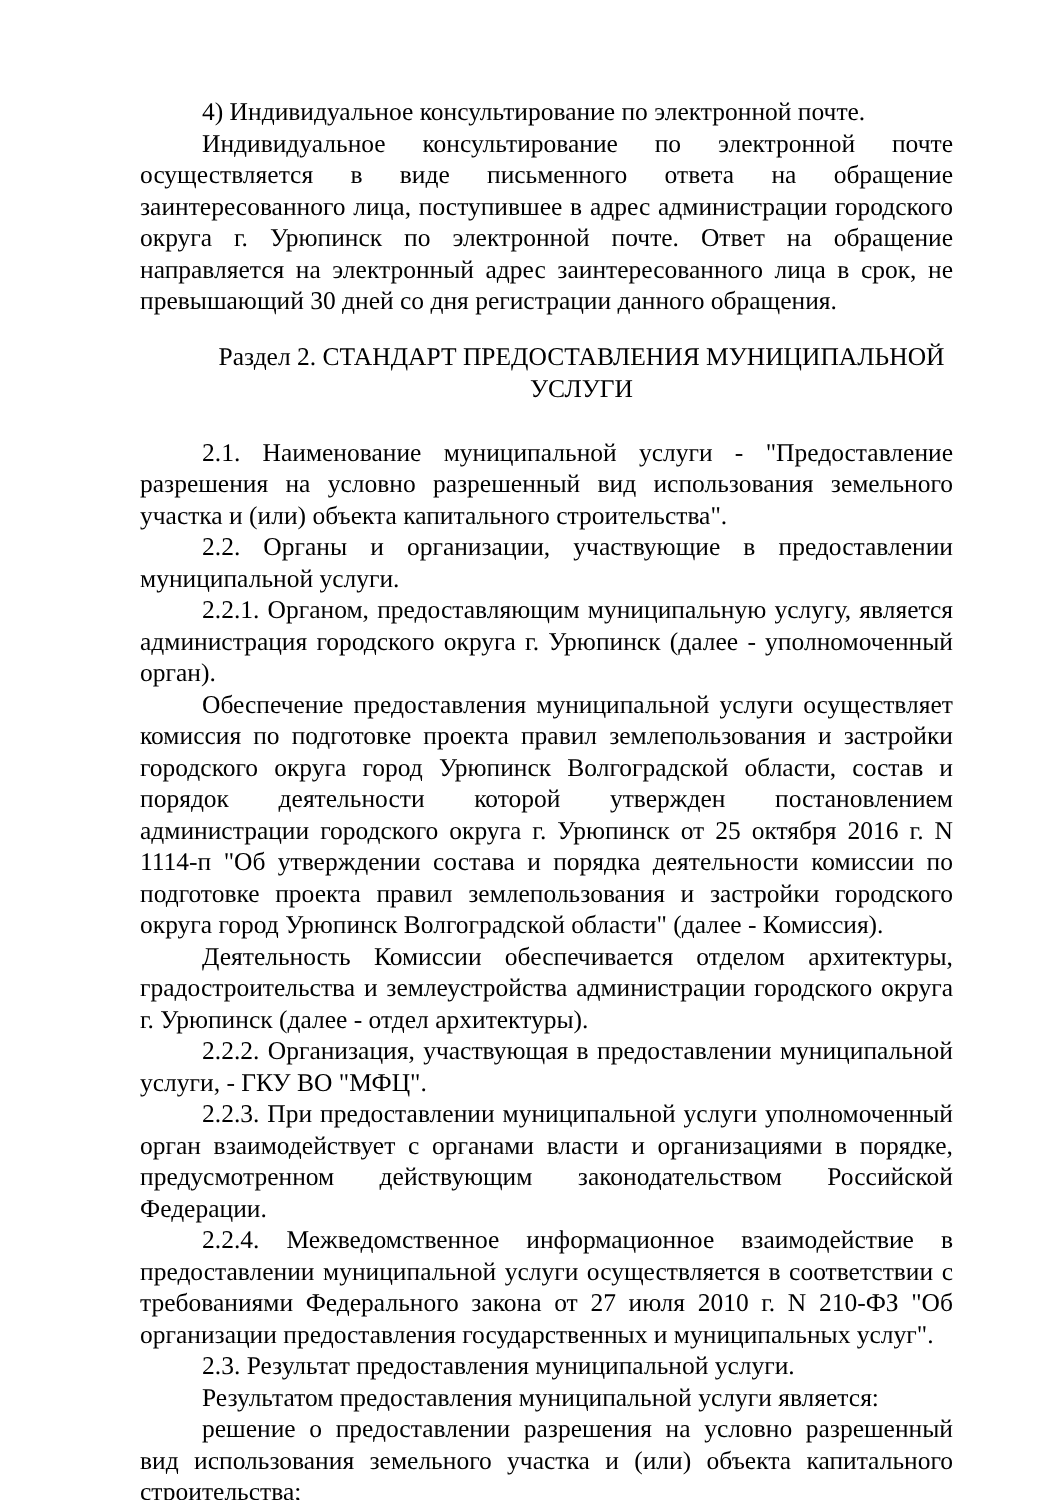4) Индивидуальное консультирование по электронной почте.
Индивидуальное консультирование по электронной почте осуществляется в виде письменного ответа на обращение заинтересованного лица, поступившее в адрес администрации городского округа г. Урюпинск по электронной почте. Ответ на обращение направляется на электронный адрес заинтересованного лица в срок, не превышающий 30 дней со дня регистрации данного обращения.
Раздел 2. СТАНДАРТ ПРЕДОСТАВЛЕНИЯ МУНИЦИПАЛЬНОЙ
УСЛУГИ
2.1. Наименование муниципальной услуги - "Предоставление разрешения на условно разрешенный вид использования земельного участка и (или) объекта капитального строительства".
2.2. Органы и организации, участвующие в предоставлении муниципальной услуги.
2.2.1. Органом, предоставляющим муниципальную услугу, является администрация городского округа г. Урюпинск (далее - уполномоченный орган).
Обеспечение предоставления муниципальной услуги осуществляет комиссия по подготовке проекта правил землепользования и застройки городского округа город Урюпинск Волгоградской области, состав и порядок деятельности которой утвержден постановлением администрации городского округа г. Урюпинск от 25 октября 2016 г. N 1114-п "Об утверждении состава и порядка деятельности комиссии по подготовке проекта правил землепользования и застройки городского округа город Урюпинск Волгоградской области" (далее - Комиссия).
Деятельность Комиссии обеспечивается отделом архитектуры, градостроительства и землеустройства администрации городского округа г. Урюпинск (далее - отдел архитектуры).
2.2.2. Организация, участвующая в предоставлении муниципальной услуги, - ГКУ ВО "МФЦ".
2.2.3. При предоставлении муниципальной услуги уполномоченный орган взаимодействует с органами власти и организациями в порядке, предусмотренном действующим законодательством Российской Федерации.
2.2.4. Межведомственное информационное взаимодействие в предоставлении муниципальной услуги осуществляется в соответствии с требованиями Федерального закона от 27 июля 2010 г. N 210-ФЗ "Об организации предоставления государственных и муниципальных услуг".
2.3. Результат предоставления муниципальной услуги.
Результатом предоставления муниципальной услуги является:
решение о предоставлении разрешения на условно разрешенный вид использования земельного участка и (или) объекта капитального строительства;